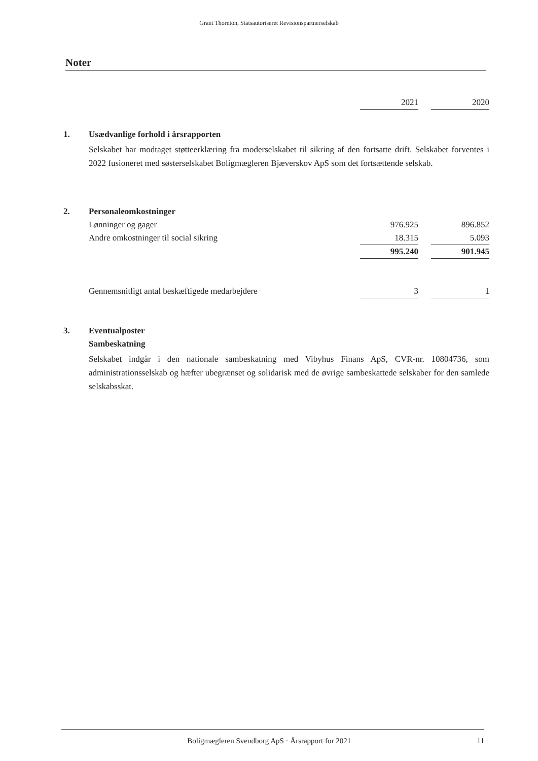Grant Thornton, Statsautoriseret Revisionspartnerselskab
Noter
| | | 2021 | | 2020 |
| 1. | Usædvanlige forhold i årsrapporten | | | |
| | Selskabet har modtaget støtteerklæring fra moderselskabet til sikring af den fortsatte drift. Selskabet forventes i 2022 fusioneret med søsterselskabet Boligmægleren Bjæverskov ApS som det fortsættende selskab. | | | |
| 2. | Personaleomkostninger | | | |
| | Lønninger og gager | 976.925 | | 896.852 |
| | Andre omkostninger til social sikring | 18.315 | | 5.093 |
| | | 995.240 | | 901.945 |
| | Gennemsnitligt antal beskæftigede medarbejdere | 3 | | 1 |
| 3. | Eventualposter | | | |
| | Sambeskatning | | | |
| | Selskabet indgår i den nationale sambeskatning med Vibyhus Finans ApS, CVR-nr. 10804736, som administrationsselskab og hæfter ubegrænset og solidarisk med de øvrige sambeskattede selskaber for den samlede selskabsskat. | | | |
Boligmægleren Svendborg ApS · Årsrapport for 2021 11